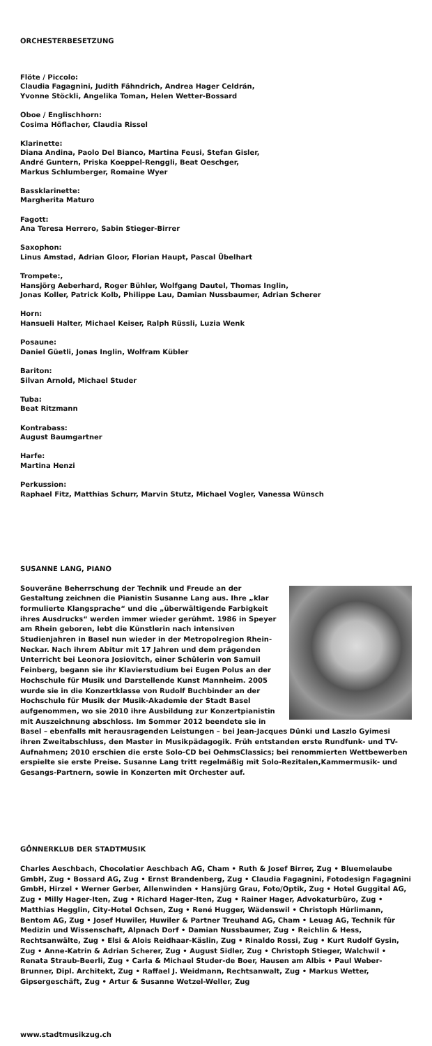ORCHESTERBESETZUNG
Flöte / Piccolo:
Claudia Fagagnini, Judith Fähndrich, Andrea Hager Celdrán,
Yvonne Stöckli, Angelika Toman, Helen Wetter-Bossard
Oboe / Englischhorn:
Cosima Höflacher, Claudia Rissel
Klarinette:
Diana Andina, Paolo Del Bianco, Martina Feusi, Stefan Gisler,
André Guntern, Priska Koeppel-Renggli, Beat Oeschger,
Markus Schlumberger, Romaine Wyer
Bassklarinette:
Margherita Maturo
Fagott:
Ana Teresa Herrero, Sabin Stieger-Birrer
Saxophon:
Linus Amstad, Adrian Gloor, Florian Haupt, Pascal Übelhart
Trompete:,
Hansjörg Aeberhard, Roger Bühler, Wolfgang Dautel, Thomas Inglin,
Jonas Koller, Patrick Kolb, Philippe Lau, Damian Nussbaumer, Adrian Scherer
Horn:
Hansueli Halter, Michael Keiser, Ralph Rüssli, Luzia Wenk
Posaune:
Daniel Güetli, Jonas Inglin, Wolfram Kübler
Bariton:
Silvan Arnold, Michael Studer
Tuba:
Beat Ritzmann
Kontrabass:
August Baumgartner
Harfe:
Martina Henzi
Perkussion:
Raphael Fitz, Matthias Schurr, Marvin Stutz, Michael Vogler, Vanessa Wünsch
SUSANNE LANG, PIANO
Souveräne Beherrschung der Technik und Freude an der Gestaltung zeichnen die Pianistin Susanne Lang aus. Ihre „klar formulierte Klangsprache“ und die „überwältigende Farbigkeit ihres Ausdrucks“ werden immer wieder gerühmt. 1986 in Speyer am Rhein geboren, lebt die Künstlerin nach intensiven Studienjahren in Basel nun wieder in der Metropolregion Rhein-Neckar. Nach ihrem Abitur mit 17 Jahren und dem prägenden Unterricht bei Leonora Josiovitch, einer Schülerin von Samuil Feinberg, begann sie ihr Klavierstudium bei Eugen Polus an der Hochschule für Musik und Darstellende Kunst Mannheim. 2005 wurde sie in die Konzertklasse von Rudolf Buchbinder an der Hochschule für Musik der Musik-Akademie der Stadt Basel aufgenommen, wo sie 2010 ihre Ausbildung zur Konzertpianistin mit Auszeichnung abschloss. Im Sommer 2012 beendete sie in Basel – ebenfalls mit herausragenden Leistungen – bei Jean-Jacques Dünki und Laszlo Gyimesi ihren Zweitabschluss, den Master in Musikpädagogik. Früh entstanden erste Rundfunk- und TV-Aufnahmen; 2010 erschien die erste Solo-CD bei OehmsClassics; bei renommierten Wettbewerben erspielte sie erste Preise. Susanne Lang tritt regelmäßig mit Solo-Rezitalen,Kammermusik- und Gesangs-Partnern, sowie in Konzerten mit Orchester auf.
GÖNNERKLUB DER STADTMUSIK
Charles Aeschbach, Chocolatier Aeschbach AG, Cham • Ruth & Josef Birrer, Zug • Bluemelaube GmbH, Zug • Bossard AG, Zug • Ernst Brandenberg, Zug • Claudia Fagagnini, Fotodesign Fagagnini GmbH, Hirzel • Werner Gerber, Allenwinden • Hansjürg Grau, Foto/Optik, Zug • Hotel Guggital AG, Zug • Milly Hager-Iten, Zug • Richard Hager-Iten, Zug • Rainer Hager, Advokaturbüro, Zug • Matthias Hegglin, City-Hotel Ochsen, Zug • René Hugger, Wädenswil • Christoph Hürlimann, Bentom AG, Zug • Josef Huwiler, Huwiler & Partner Treuhand AG, Cham • Leuag AG, Technik für Medizin und Wissenschaft, Alpnach Dorf • Damian Nussbaumer, Zug • Reichlin & Hess, Rechtsanwälte, Zug • Elsi & Alois Reidhaar-Käslin, Zug • Rinaldo Rossi, Zug • Kurt Rudolf Gysin, Zug • Anne-Katrin & Adrian Scherer, Zug • August Sidler, Zug • Christoph Stieger, Walchwil • Renata Straub-Beerli, Zug • Carla & Michael Studer-de Boer, Hausen am Albis • Paul Weber-Brunner, Dipl. Architekt, Zug • Raffael J. Weidmann, Rechtsanwalt, Zug • Markus Wetter, Gipsergeschäft, Zug • Artur & Susanne Wetzel-Weller, Zug
www.stadtmusikzug.ch